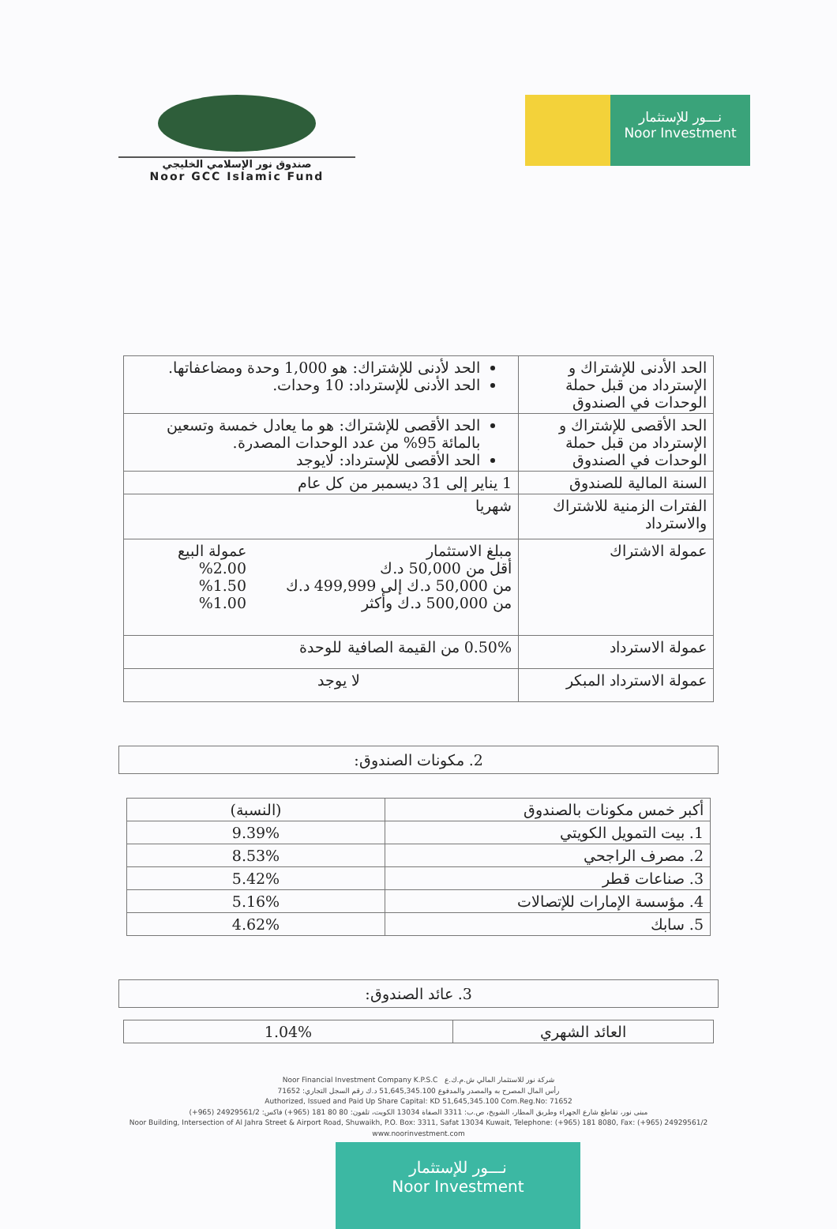صندوق نور الإسلامي الخليجي
Noor GCC Islamic Fund
نـــور للإستثمار
Noor Investment
| الحد الأدنى للإشتراك و الإسترداد من قبل حملة الوحدات في الصندوق | الحد لأدنى للإشتراك: هو 1,000 وحدة ومضاعفاتها. الحد الأدنى للإسترداد: 10 وحدات. |
| الحد الأقصى للإشتراك و الإسترداد من قبل حملة الوحدات في الصندوق | الحد الأقصى للإشتراك: هو ما يعادل خمسة وتسعين بالمائة 95% من عدد الوحدات المصدرة. الحد الأقصى للإسترداد: لايوجد |
| السنة المالية للصندوق | 1 يناير إلى 31 ديسمبر من كل عام |
| الفترات الزمنية للاشتراك والاسترداد | شهريا |
| عمولة الاشتراك | مبلغ الاستثمار أقل من 50,000 د.ك من 50,000 د.ك إلى 499,999 د.ك من 500,000 د.ك وأكثر عمولة البيع %2.00 %1.50 %1.00 |
| عمولة الاسترداد | 0.50% من القيمة الصافية للوحدة |
| عمولة الاسترداد المبكر | لا يوجد |
2. مكونات الصندوق:
| أكبر خمس مكونات بالصندوق | (النسبة) |
| --- | --- |
| 1. بيت التمويل الكويتي | 9.39% |
| 2. مصرف الراجحي | 8.53% |
| 3. صناعات قطر | 5.42% |
| 4. مؤسسة الإمارات للإتصالات | 5.16% |
| 5. سابك | 4.62% |
3. عائد الصندوق:
| العائد الشهري | 1.04% |
Noor Financial Investment Company K.P.S.C شركة نور للاستثمار المالي ش.م.ك.ع
رأس المال المصرح به والمصدر والمدفوع 51,645,345.100 د.ك رقم السجل التجاري: 71652
Authorized, Issued and Paid Up Share Capital: KD 51,645,345.100 Com.Reg.No: 71652
مبنى نور، تقاطع شارع الجهراء وطريق المطار، الشويخ، ص.ب: 3311 الصفاة 13034 الكويت، تلفون: 80 80 181 (965+) فاكس: 24929561/2 (965+)
Noor Building, Intersection of Al Jahra Street & Airport Road, Shuwaikh, P.O. Box: 3311, Safat 13034 Kuwait, Telephone: (+965) 181 8080, Fax: (+965) 24929561/2
www.noorinvestment.com
نـــور للإستثمار
Noor Investment